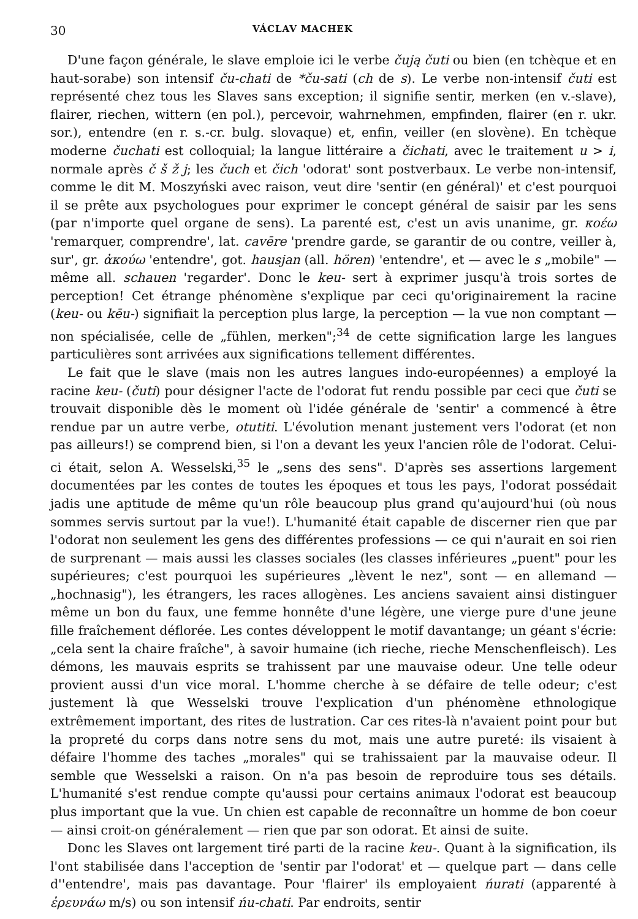30 VÁCLAV MACHEK
D'une façon générale, le slave emploie ici le verbe čują čuti ou bien (en tchèque et en haut-sorabe) son intensif ču-chati de *ču-sati (ch de s). Le verbe non-intensif čuti est représenté chez tous les Slaves sans exception; il signifie sentir, merken (en v.-slave), flairer, riechen, wittern (en pol.), percevoir, wahrnehmen, empfinden, flairer (en r. ukr. sor.), entendre (en r. s.-cr. bulg. slovaque) et, enfin, veiller (en slovène). En tchèque moderne čuchati est colloquial; la langue littéraire a čichati, avec le traitement u > i, normale après č š ž j; les čuch et čich 'odorat' sont postverbaux. Le verbe non-intensif, comme le dit M. Moszyński avec raison, veut dire 'sentir (en général)' et c'est pourquoi il se prête aux psychologues pour exprimer le concept général de saisir par les sens (par n'importe quel organe de sens). La parenté est, c'est un avis unanime, gr. κοέω 'remarquer, comprendre', lat. cavēre 'prendre garde, se garantir de ou contre, veiller à, sur', gr. ἀκούω 'entendre', got. hausjan (all. hören) 'entendre', et — avec le s „mobile" — même all. schauen 'regarder'. Donc le keu- sert à exprimer jusqu'à trois sortes de perception! Cet étrange phénomène s'explique par ceci qu'originairement la racine (keu- ou kēu-) signifiait la perception plus large, la perception — la vue non comptant — non spécialisée, celle de „fühlen, merken";<sup>34</sup> de cette signification large les langues particulières sont arrivées aux significations tellement différentes.
Le fait que le slave (mais non les autres langues indo-européennes) a employé la racine keu- (čuti) pour désigner l'acte de l'odorat fut rendu possible par ceci que čuti se trouvait disponible dès le moment où l'idée générale de 'sentir' a commencé à être rendue par un autre verbe, otutiti. L'évolution menant justement vers l'odorat (et non pas ailleurs!) se comprend bien, si l'on a devant les yeux l'ancien rôle de l'odorat. Celui-ci était, selon A. Wesselski,<sup>35</sup> le „sens des sens". D'après ses assertions largement documentées par les contes de toutes les époques et tous les pays, l'odorat possédait jadis une aptitude de même qu'un rôle beaucoup plus grand qu'aujourd'hui (où nous sommes servis surtout par la vue!). L'humanité était capable de discerner rien que par l'odorat non seulement les gens des différentes professions — ce qui n'aurait en soi rien de surprenant — mais aussi les classes sociales (les classes inférieures „puent" pour les supérieures; c'est pourquoi les supérieures „lèvent le nez", sont — en allemand — „hochnasig"), les étrangers, les races allogènes. Les anciens savaient ainsi distinguer même un bon du faux, une femme honnête d'une légère, une vierge pure d'une jeune fille fraîchement déflorée. Les contes développent le motif davantange; un géant s'écrie: „cela sent la chaire fraîche", à savoir humaine (ich rieche, rieche Menschenfleisch). Les démons, les mauvais esprits se trahissent par une mauvaise odeur. Une telle odeur provient aussi d'un vice moral. L'homme cherche à se défaire de telle odeur; c'est justement là que Wesselski trouve l'explication d'un phénomène ethnologique extrêmement important, des rites de lustration. Car ces rites-là n'avaient point pour but la propreté du corps dans notre sens du mot, mais une autre pureté: ils visaient à défaire l'homme des taches „morales" qui se trahissaient par la mauvaise odeur. Il semble que Wesselski a raison. On n'a pas besoin de reproduire tous ses détails. L'humanité s'est rendue compte qu'aussi pour certains animaux l'odorat est beaucoup plus important que la vue. Un chien est capable de reconnaître un homme de bon coeur — ainsi croit-on généralement — rien que par son odorat. Et ainsi de suite.
Donc les Slaves ont largement tiré parti de la racine keu-. Quant à la signification, ils l'ont stabilisée dans l'acception de 'sentir par l'odorat' et — quelque part — dans celle d''entendre', mais pas davantage. Pour 'flairer' ils employaient ńurati (apparenté à ἐρευνάω m/s) ou son intensif ńu-chati. Par endroits, sentir